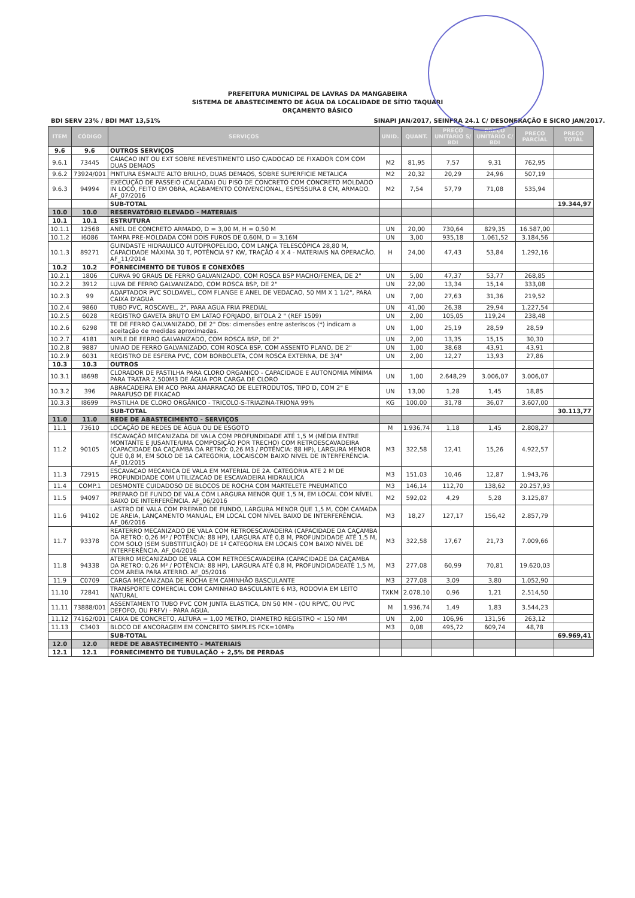PREFEITURA MUNICIPAL DE LAVRAS DA MANGABEIRA
SISTEMA DE ABASTECIMENTO DE ÁGUA DA LOCALIDADE DE SÍTIO TAQUARI
ORÇAMENTO BÁSICO
BDI SERV 23% / BDI MAT 13,51% SINAPI JAN/2017, SEINFRA 24.1 C/ DESONERAÇÃO E SICRO JAN/2017.
| ITEM | CÓDIGO | SERVIÇOS | UNID. | QUANT. | PREÇO UNITÁRIO S/ BDI | PREÇO UNITÁRIO C/ BDI | PREÇO PARCIAL | PREÇO TOTAL |
| --- | --- | --- | --- | --- | --- | --- | --- | --- |
| 9.6 | 9.6 | OUTROS SERVIÇOS | | | | | | |
| 9.6.1 | 73445 | CAIACAO INT OU EXT SOBRE REVESTIMENTO LISO C/ADOCAO DE FIXADOR COM COM DUAS DEMAOS | M2 | 81,95 | 7,57 | 9,31 | 762,95 | |
| 9.6.2 | 73924/001 | PINTURA ESMALTE ALTO BRILHO, DUAS DEMAOS, SOBRE SUPERFICIE METALICA | M2 | 20,32 | 20,29 | 24,96 | 507,19 | |
| 9.6.3 | 94994 | EXECUÇÃO DE PASSEIO (CALÇADA) OU PISO DE CONCRETO COM CONCRETO MOLDADO IN LOCO, FEITO EM OBRA, ACABAMENTO CONVENCIONAL, ESPESSURA 8 CM, ARMADO. AF_07/2016 | M2 | 7,54 | 57,79 | 71,08 | 535,94 | |
| | | SUB-TOTAL | | | | | | 19.344,97 |
| 10.0 | 10.0 | RESERVATÓRIO ELEVADO - MATERIAIS | | | | | | |
| 10.1 | 10.1 | ESTRUTURA | | | | | | |
| 10.1.1 | 12568 | ANEL DE CONCRETO ARMADO, D = 3,00 M, H = 0,50 M | UN | 20,00 | 730,64 | 829,35 | 16.587,00 | |
| 10.1.2 | I6086 | TAMPA PRE-MOLDADA COM DOIS FUROS DE 0,60M, D = 3,16M | UN | 3,00 | 935,18 | 1.061,52 | 3.184,56 | |
| 10.1.3 | 89271 | GUINDASTE HIDRAULICO AUTOPROPELIDO, COM LANÇA TELESCÓPICA 28,80 M, CAPACIDADE MÁXIMA 30 T, POTÊNCIA 97 KW, TRAÇÃO 4 X 4 - MATERIAIS NA OPERACÃO. AF_11/2014 | H | 24,00 | 47,43 | 53,84 | 1.292,16 | |
| 10.2 | 10.2 | FORNECIMENTO DE TUBOS E CONEXÕES | | | | | | |
| 10.2.1 | 1806 | CURVA 90 GRAUS DE FERRO GALVANIZADO, COM ROSCA BSP MACHO/FEMEA, DE 2" | UN | 5,00 | 47,37 | 53,77 | 268,85 | |
| 10.2.2 | 3912 | LUVA DE FERRO GALVANIZADO, COM ROSCA BSP, DE 2" | UN | 22,00 | 13,34 | 15,14 | 333,08 | |
| 10.2.3 | 99 | ADAPTADOR PVC SOLDAVEL, COM FLANGE E ANEL DE VEDACAO, 50 MM X 1 1/2", PARA CAIXA D'AGUA | UN | 7,00 | 27,63 | 31,36 | 219,52 | |
| 10.2.4 | 9860 | TUBO PVC, ROSCAVEL, 2", PARA AGUA FRIA PREDIAL | UN | 41,00 | 26,38 | 29,94 | 1.227,54 | |
| 10.2.5 | 6028 | REGISTRO GAVETA BRUTO EM LATAO FORJADO, BITOLA 2 " (REF 1509) | UN | 2,00 | 105,05 | 119,24 | 238,48 | |
| 10.2.6 | 6298 | TE DE FERRO GALVANIZADO, DE 2" Obs: dimensões entre asteriscos (*) indicam a aceitação de medidas aproximadas. | UN | 1,00 | 25,19 | 28,59 | 28,59 | |
| 10.2.7 | 4181 | NIPLE DE FERRO GALVANIZADO, COM ROSCA BSP, DE 2" | UN | 2,00 | 13,35 | 15,15 | 30,30 | |
| 10.2.8 | 9887 | UNIAO DE FERRO GALVANIZADO, COM ROSCA BSP, COM ASSENTO PLANO, DE 2" | UN | 1,00 | 38,68 | 43,91 | 43,91 | |
| 10.2.9 | 6031 | REGISTRO DE ESFERA PVC, COM BORBOLETA, COM ROSCA EXTERNA, DE 3/4" | UN | 2,00 | 12,27 | 13,93 | 27,86 | |
| 10.3 | 10.3 | OUTROS | | | | | | |
| 10.3.1 | I8698 | CLORADOR DE PASTILHA PARA CLORO ORGANICO - CAPACIDADE E AUTONOMIA MÍNIMA PARA TRATAR 2.500M3 DE ÁGUA POR CARGA DE CLORO | UN | 1,00 | 2.648,29 | 3.006,07 | 3.006,07 | |
| 10.3.2 | 396 | ABRACADEIRA EM ACO PARA AMARRACAO DE ELETRODUTOS, TIPO D, COM 2" E PARAFUSO DE FIXACAO | UN | 13,00 | 1,28 | 1,45 | 18,85 | |
| 10.3.3 | I8699 | PASTILHA DE CLORO ORGÂNICO - TRICOLO-S-TRIAZINA-TRIONA 99% | KG | 100,00 | 31,78 | 36,07 | 3.607,00 | |
| | | SUB-TOTAL | | | | | | 30.113,77 |
| 11.0 | 11.0 | REDE DE ABASTECIMENTO - SERVIÇOS | | | | | | |
| 11.1 | 73610 | LOCAÇÃO DE REDES DE ÁGUA OU DE ESGOTO | M | 1.936,74 | 1,18 | 1,45 | 2.808,27 | |
| 11.2 | 90105 | ESCAVAÇÃO MECANIZADA DE VALA COM PROFUNDIDADE ATÉ 1,5 M (MÉDIA ENTRE MONTANTE E JUSANTE/UMA COMPOSIÇÃO POR TRECHO) COM RETROESCAVADEIRA (CAPACIDADE DA CAÇAMBA DA RETRO: 0,26 M3 / POTÊNCIA: 88 HP), LARGURA MENOR QUE 0,8 M, EM SOLO DE 1A CATEGORIA, LOCAISCOM BAIXO NÍVEL DE INTERFERÊNCIA. AF_01/2015 | M3 | 322,58 | 12,41 | 15,26 | 4.922,57 | |
| 11.3 | 72915 | ESCAVACAO MECANICA DE VALA EM MATERIAL DE 2A. CATEGORIA ATE 2 M DE PROFUNDIDADE COM UTILIZACAO DE ESCAVADEIRA HIDRAULICA | M3 | 151,03 | 10,46 | 12,87 | 1.943,76 | |
| 11.4 | COMP.1 | DESMONTE CUIDADOSO DE BLOCOS DE ROCHA COM MARTELETE PNEUMATICO | M3 | 146,14 | 112,70 | 138,62 | 20.257,93 | |
| 11.5 | 94097 | PREPARO DE FUNDO DE VALA COM LARGURA MENOR QUE 1,5 M, EM LOCAL COM NÍVEL BAIXO DE INTERFERÊNCIA. AF_06/2016 | M2 | 592,02 | 4,29 | 5,28 | 3.125,87 | |
| 11.6 | 94102 | LASTRO DE VALA COM PREPARO DE FUNDO, LARGURA MENOR QUE 1,5 M, COM CAMADA DE AREIA, LANÇAMENTO MANUAL, EM LOCAL COM NÍVEL BAIXO DE INTERFERÊNCIA. AF_06/2016 | M3 | 18,27 | 127,17 | 156,42 | 2.857,79 | |
| 11.7 | 93378 | REATERRO MECANIZADO DE VALA COM RETROESCAVADEIRA (CAPACIDADE DA CAÇAMBA DA RETRO: 0,26 M³ / POTÊNCIA: 88 HP), LARGURA ATÉ 0,8 M, PROFUNDIDADE ATÉ 1,5 M, COM SOLO (SEM SUBSTITUIÇÃO) DE 1ª CATEGORIA EM LOCAIS COM BAIXO NÍVEL DE INTERFERÊNCIA. AF_04/2016 | M3 | 322,58 | 17,67 | 21,73 | 7.009,66 | |
| 11.8 | 94338 | ATERRO MECANIZADO DE VALA COM RETROESCAVADEIRA (CAPACIDADE DA CAÇAMBA DA RETRO: 0,26 M³ / POTÊNCIA: 88 HP), LARGURA ATÉ 0,8 M, PROFUNDIDADEATÉ 1,5 M, COM AREIA PARA ATERRO. AF_05/2016 | M3 | 277,08 | 60,99 | 70,81 | 19.620,03 | |
| 11.9 | C0709 | CARGA MECANIZADA DE ROCHA EM CAMINHÃO BASCULANTE | M3 | 277,08 | 3,09 | 3,80 | 1.052,90 | |
| 11.10 | 72841 | TRANSPORTE COMERCIAL COM CAMINHAO BASCULANTE 6 M3, RODOVIA EM LEITO NATURAL | TXKM | 2.078,10 | 0,96 | 1,21 | 2.514,50 | |
| 11.11 | 73888/001 | ASSENTAMENTO TUBO PVC COM JUNTA ELASTICA, DN 50 MM - (OU RPVC, OU PVC DEFOFO, OU PRFV) - PARA AGUA. | M | 1.936,74 | 1,49 | 1,83 | 3.544,23 | |
| 11.12 | 74162/001 | CAIXA DE CONCRETO, ALTURA = 1,00 METRO, DIAMETRO REGISTRO < 150 MM | UN | 2,00 | 106,96 | 131,56 | 263,12 | |
| 11.13 | C3403 | BLOCO DE ANCORAGEM EM CONCRETO SIMPLES FCK=10MPa | M3 | 0,08 | 495,72 | 609,74 | 48,78 | |
| | | SUB-TOTAL | | | | | | 69.969,41 |
| 12.0 | 12.0 | REDE DE ABASTECIMENTO - MATERIAIS | | | | | | |
| 12.1 | 12.1 | FORNECIMENTO DE TUBULAÇÃO + 2,5% DE PERDAS | | | | | | |